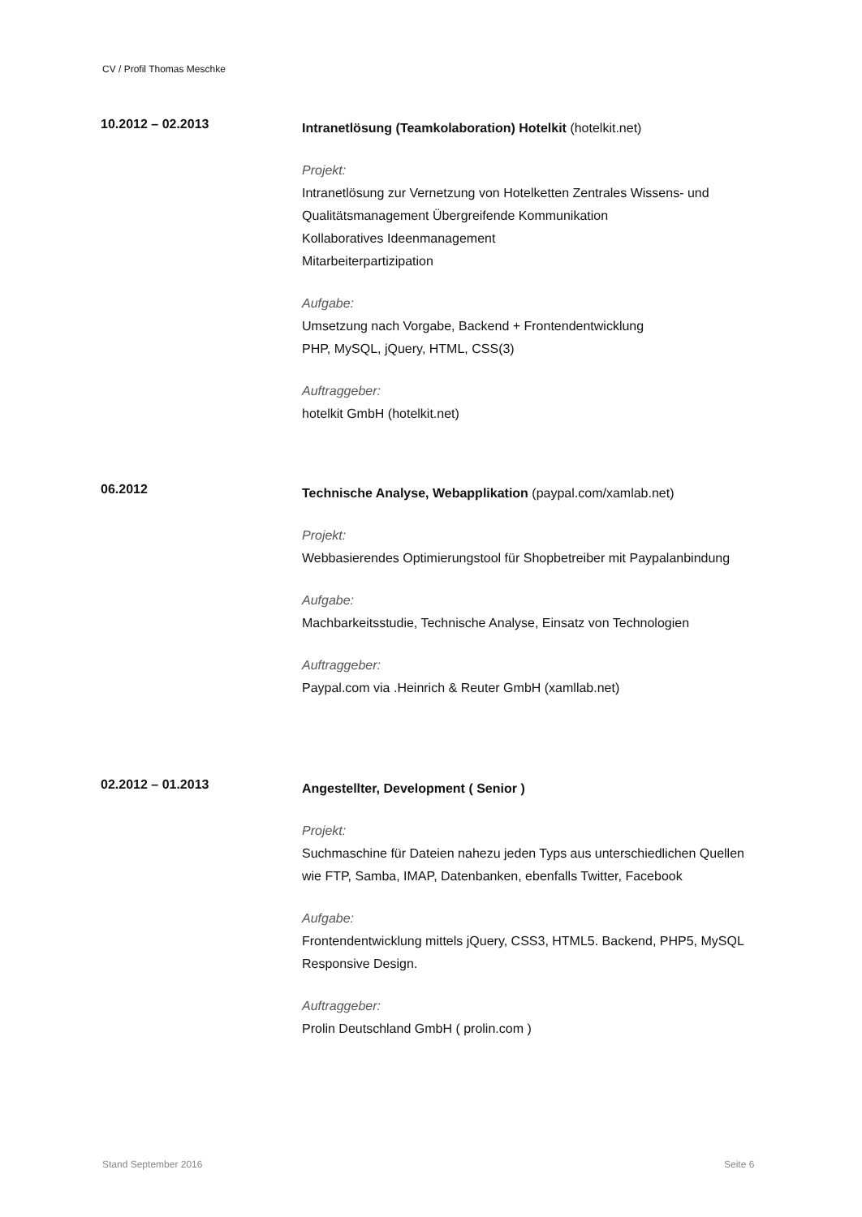CV / Profil Thomas Meschke
10.2012 – 02.2013
Intranetlösung (Teamkolaboration) Hotelkit (hotelkit.net)
Projekt:
Intranetlösung zur Vernetzung von Hotelketten Zentrales Wissens- und Qualitätsmanagement Übergreifende Kommunikation
Kollaboratives Ideenmanagement
Mitarbeiterpartizipation
Aufgabe:
Umsetzung nach Vorgabe, Backend + Frontendentwicklung
PHP, MySQL, jQuery, HTML, CSS(3)
Auftraggeber:
hotelkit GmbH (hotelkit.net)
06.2012
Technische Analyse, Webapplikation (paypal.com/xamlab.net)
Projekt:
Webbasierendes Optimierungstool für Shopbetreiber mit Paypalanbindung
Aufgabe:
Machbarkeitsstudie, Technische Analyse, Einsatz von Technologien
Auftraggeber:
Paypal.com via .Heinrich & Reuter GmbH (xamllab.net)
02.2012 – 01.2013
Angestellter, Development ( Senior )
Projekt:
Suchmaschine für Dateien nahezu jeden Typs aus unterschiedlichen Quellen wie FTP, Samba, IMAP, Datenbanken, ebenfalls Twitter, Facebook
Aufgabe:
Frontendentwicklung mittels jQuery, CSS3, HTML5. Backend, PHP5, MySQL
Responsive Design.
Auftraggeber:
Prolin Deutschland GmbH ( prolin.com )
Stand September 2016 Seite 6